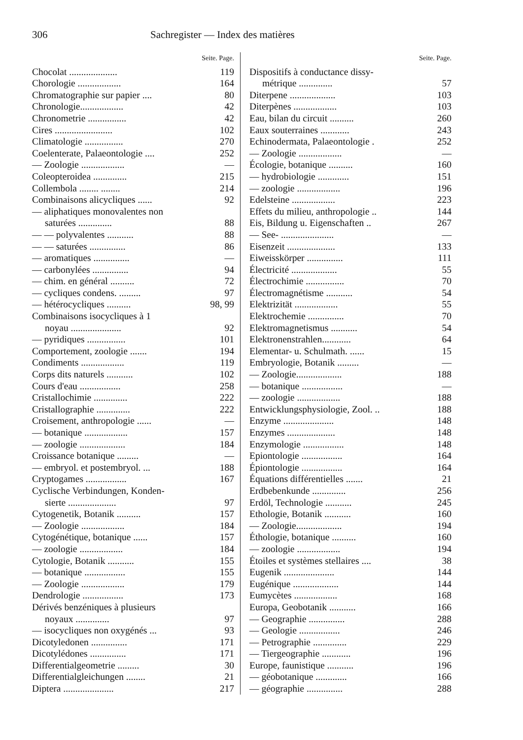306 Sachregister — Index des matières
Seite. Page.
Chocolat .................... 119
Chorologie .................. 164
Chromatographie sur papier .... 80
Chronologie.................. 42
Chronometrie ................ 42
Cires ........................ 102
Climatologie ................ 270
Coelenterate, Palaeontologie .... 252
— Zoologie .................. —
Coleopteroidea .............. 215
Collembola ........ ........ 214
Combinaisons alicycliques ...... 92
— aliphatiques monovalentes non
saturées .............. 88
— — polyvalentes ........... 88
— — saturées ............... 86
— aromatiques ............... —
— carbonylées ............... 94
— chim. en général .......... 72
— cycliques condens. ......... 97
— hétérocycliques .......... 98, 99
Combinaisons isocycliques à 1
noyau ..................... 92
— pyridiques ................ 101
Comportement, zoologie ....... 194
Condiments .................. 119
Corps dits naturels ........... 102
Cours d'eau ................. 258
Cristallochimie .............. 222
Cristallographie .............. 222
Croisement, anthropologie ...... —
— botanique .................. 157
— zoologie ................... 184
Croissance botanique ......... —
— embryol. et postembryol. ... 188
Cryptogames ................. 167
Cyclische Verbindungen, Konden-
sierte .................... 97
Cytogenetik, Botanik .......... 157
— Zoologie .................. 184
Cytogénétique, botanique ...... 157
— zoologie .................. 184
Cytologie, Botanik ........... 155
— botanique ................. 155
— Zoologie .................. 179
Dendrologie ................. 173
Dérivés benzéniques à plusieurs
noyaux .............. 97
— isocycliques non oxygénés ... 93
Dicotyledonen ............... 171
Dicotylédones ............... 171
Differentialgeometrie ......... 30
Differentialgleichungen ........ 21
Diptera ..................... 217
Seite. Page.
Dispositifs à conductance dissy-
métrique .............. 57
Diterpene ................... 103
Diterpènes .................. 103
Eau, bilan du circuit .......... 260
Eaux souterraines ............ 243
Echinodermata, Palaeontologie . 252
— Zoologie .................. —
Écologie, botanique .......... 160
— hydrobiologie ............. 151
— zoologie .................. 196
Edelsteine .................. 223
Effets du milieu, anthropologie .. 144
Eis, Bildung u. Eigenschaften .. 267
— See- ...................... —
Eisenzeit .................... 133
Eiweisskörper ............... 111
Électricité ................... 55
Électrochimie ................ 70
Électromagnétisme ........... 54
Elektrizität .................. 55
Elektrochemie ............... 70
Elektromagnetismus ........... 54
Elektronenstrahlen............ 64
Elementar- u. Schulmath. ...... 15
Embryologie, Botanik ......... —
— Zoologie................... 188
— botanique ................. —
— zoologie .................. 188
Entwicklungsphysiologie, Zool. .. 188
Enzyme ..................... 148
Enzymes .................... 148
Enzymologie ................. 148
Epiontologie ................. 164
Épiontologie ................. 164
Équations différentielles ....... 21
Erdbebenkunde .............. 256
Erdöl, Technologie ........... 245
Ethologie, Botanik ........... 160
— Zoologie................... 194
Éthologie, botanique .......... 160
— zoologie .................. 194
Étoiles et systèmes stellaires .... 38
Eugenik ..................... 144
Eugénique ................... 144
Eumycètes .................. 168
Europa, Geobotanik ........... 166
— Geographie ............... 288
— Geologie ................. 246
— Petrographie .............. 229
— Tiergeographie ............ 196
Europe, faunistique ........... 196
— géobotanique ............. 166
— géographie ............... 288